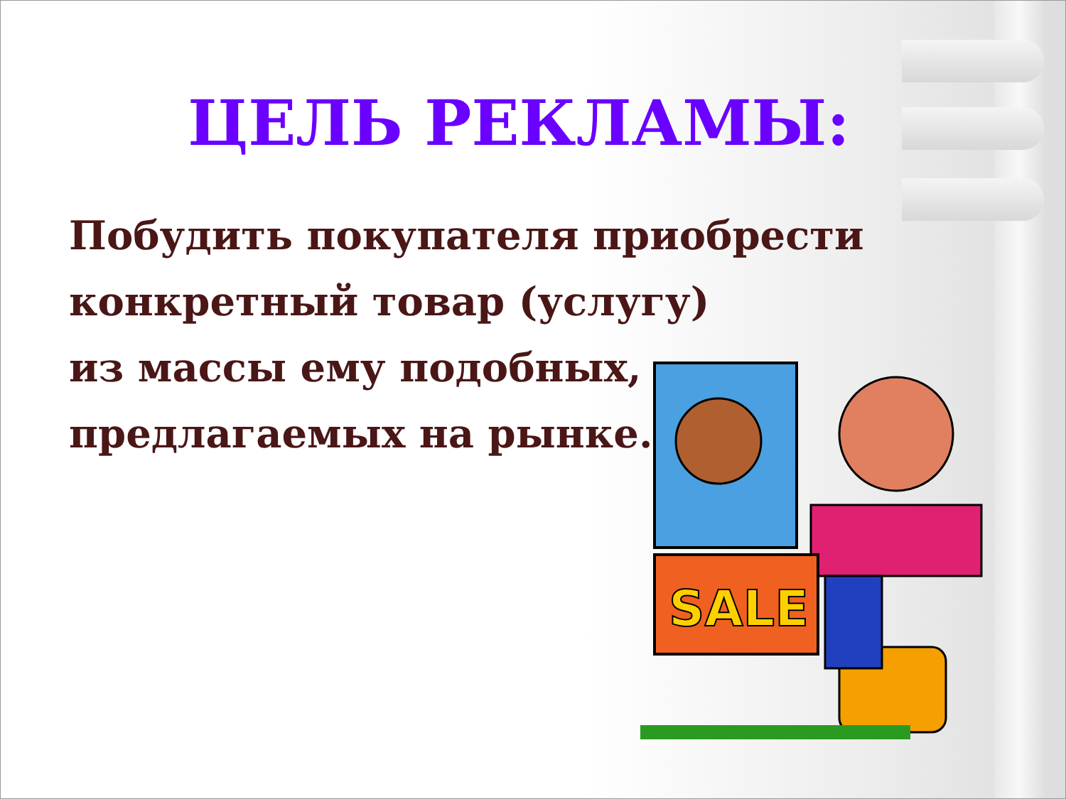ЦЕЛЬ РЕКЛАМЫ:
Побудить покупателя приобрести
конкретный товар (услугу)
из массы ему подобных,
предлагаемых на рынке.
SALE